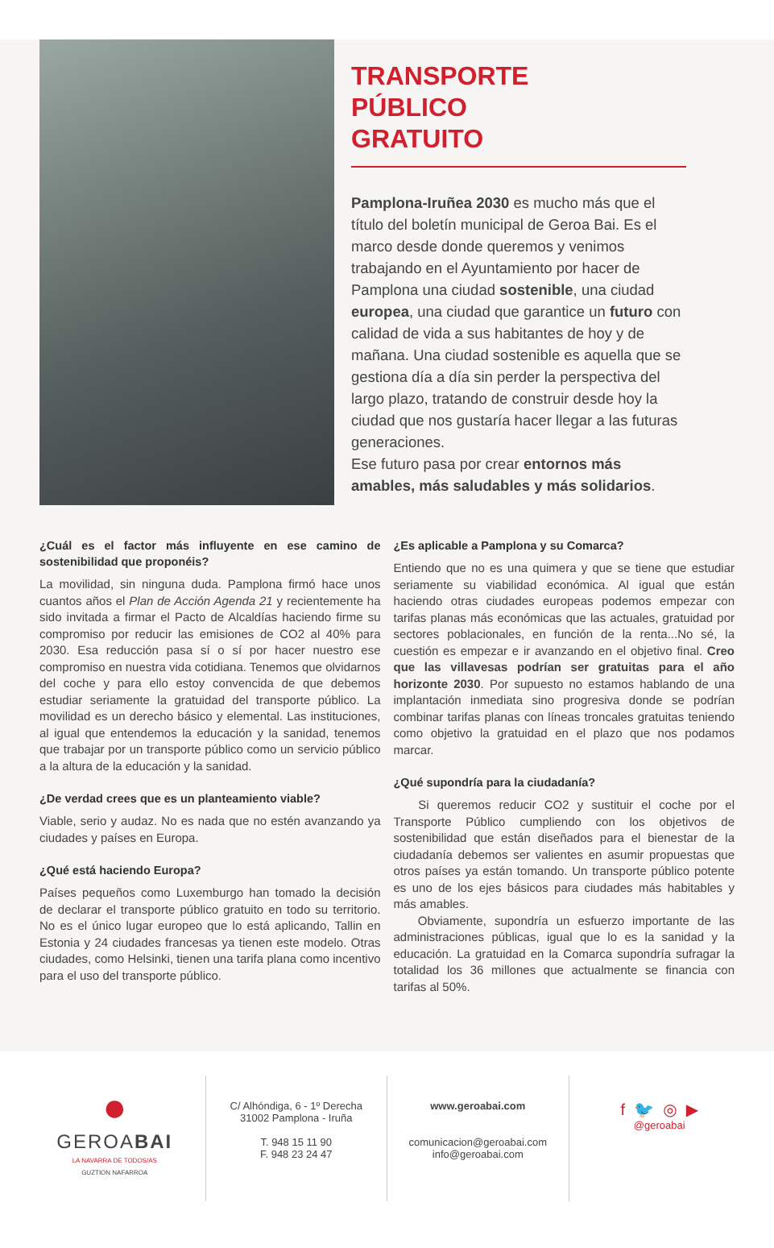TRANSPORTE
PÚBLICO
GRATUITO
Pamplona-Iruñea 2030 es mucho más que el título del boletín municipal de Geroa Bai. Es el marco desde donde queremos y venimos trabajando en el Ayuntamiento por hacer de Pamplona una ciudad sostenible, una ciudad europea, una ciudad que garantice un futuro con calidad de vida a sus habitantes de hoy y de mañana. Una ciudad sostenible es aquella que se gestiona día a día sin perder la perspectiva del largo plazo, tratando de construir desde hoy la ciudad que nos gustaría hacer llegar a las futuras generaciones.
Ese futuro pasa por crear entornos más amables, más saludables y más solidarios.
¿Cuál es el factor más influyente en ese camino de sostenibilidad que proponéis?
La movilidad, sin ninguna duda. Pamplona firmó hace unos cuantos años el Plan de Acción Agenda 21 y recientemente ha sido invitada a firmar el Pacto de Alcaldías haciendo firme su compromiso por reducir las emisiones de CO2 al 40% para 2030. Esa reducción pasa sí o sí por hacer nuestro ese compromiso en nuestra vida cotidiana. Tenemos que olvidarnos del coche y para ello estoy convencida de que debemos estudiar seriamente la gratuidad del transporte público. La movilidad es un derecho básico y elemental. Las instituciones, al igual que entendemos la educación y la sanidad, tenemos que trabajar por un transporte público como un servicio público a la altura de la educación y la sanidad.
¿De verdad crees que es un planteamiento viable?
Viable, serio y audaz. No es nada que no estén avanzando ya ciudades y países en Europa.
¿Qué está haciendo Europa?
Países pequeños como Luxemburgo han tomado la decisión de declarar el transporte público gratuito en todo su territorio. No es el único lugar europeo que lo está aplicando, Tallin en Estonia y 24 ciudades francesas ya tienen este modelo. Otras ciudades, como Helsinki, tienen una tarifa plana como incentivo para el uso del transporte público.
¿Es aplicable a Pamplona y su Comarca?
Entiendo que no es una quimera y que se tiene que estudiar seriamente su viabilidad económica. Al igual que están haciendo otras ciudades europeas podemos empezar con tarifas planas más económicas que las actuales, gratuidad por sectores poblacionales, en función de la renta...No sé, la cuestión es empezar e ir avanzando en el objetivo final. Creo que las villavesas podrían ser gratuitas para el año horizonte 2030. Por supuesto no estamos hablando de una implantación inmediata sino progresiva donde se podrían combinar tarifas planas con líneas troncales gratuitas teniendo como objetivo la gratuidad en el plazo que nos podamos marcar.
¿Qué supondría para la ciudadanía?
Si queremos reducir CO2 y sustituir el coche por el Transporte Público cumpliendo con los objetivos de sostenibilidad que están diseñados para el bienestar de la ciudadanía debemos ser valientes en asumir propuestas que otros países ya están tomando. Un transporte público potente es uno de los ejes básicos para ciudades más habitables y más amables.
Obviamente, supondría un esfuerzo importante de las administraciones públicas, igual que lo es la sanidad y la educación. La gratuidad en la Comarca supondría sufragar la totalidad los 36 millones que actualmente se financia con tarifas al 50%.
●
GEROABAI
LA NAVARRA DE TODOS/AS
GUZTION NAFARROA
C/ Alhóndiga, 6 - 1º Derecha
31002 Pamplona - Iruña
T. 948 15 11 90
F. 948 23 24 47
www.geroabai.com
comunicacion@geroabai.com
info@geroabai.com
f 🐦 ◎ ▶
@geroabai